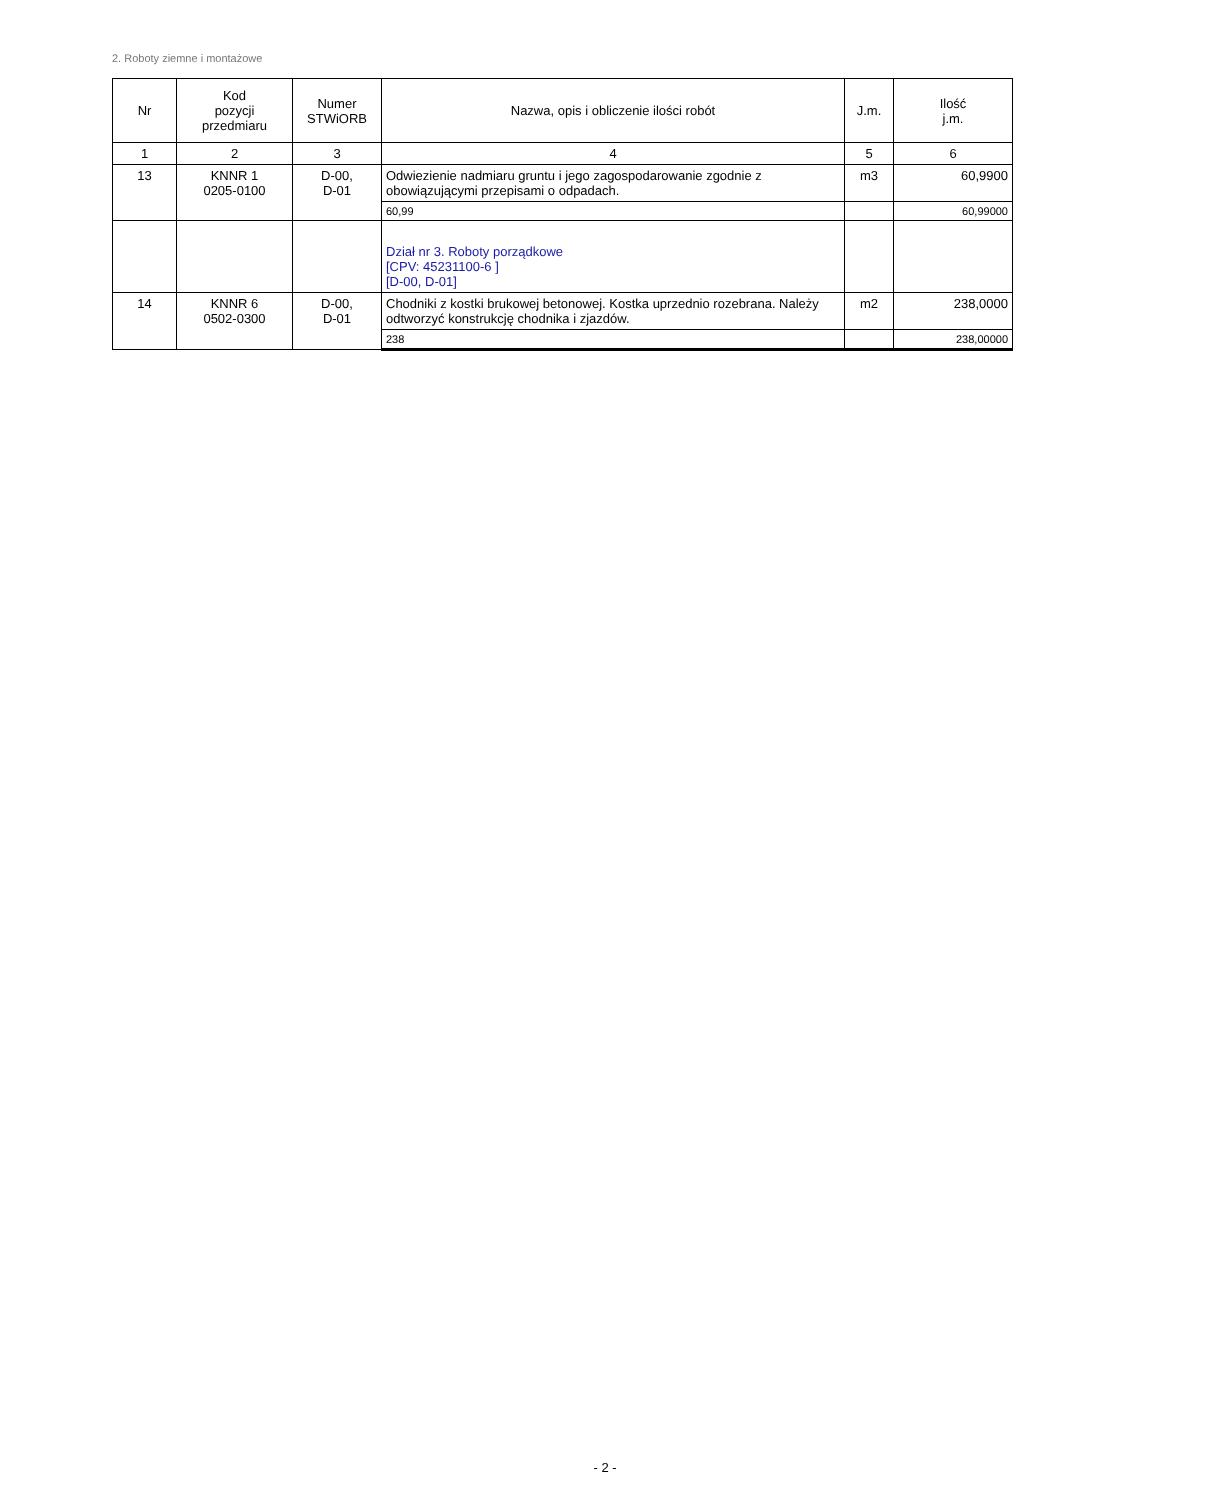2. Roboty ziemne i montażowe
| Nr | Kod pozycji przedmiaru | Numer STWiORB | Nazwa, opis i obliczenie ilości robót | J.m. | Ilość j.m. |
| --- | --- | --- | --- | --- | --- |
| 1 | 2 | 3 | 4 | 5 | 6 |
| 13 | KNNR 1 0205-0100 | D-00, D-01 | Odwiezienie nadmiaru gruntu i jego zagospodarowanie zgodnie z obowiązującymi przepisami o odpadach. | m3 | 60,9900 |
| | | | 60,99 | | 60,99000 |
| | | | Dział nr 3. Roboty porządkowe [CPV: 45231100-6 ] [D-00, D-01] | | |
| 14 | KNNR 6 0502-0300 | D-00, D-01 | Chodniki z kostki brukowej betonowej. Kostka uprzednio rozebrana. Należy odtworzyć konstrukcję chodnika i zjazdów. | m2 | 238,0000 |
| | | | 238 | | 238,00000 |
- 2 -